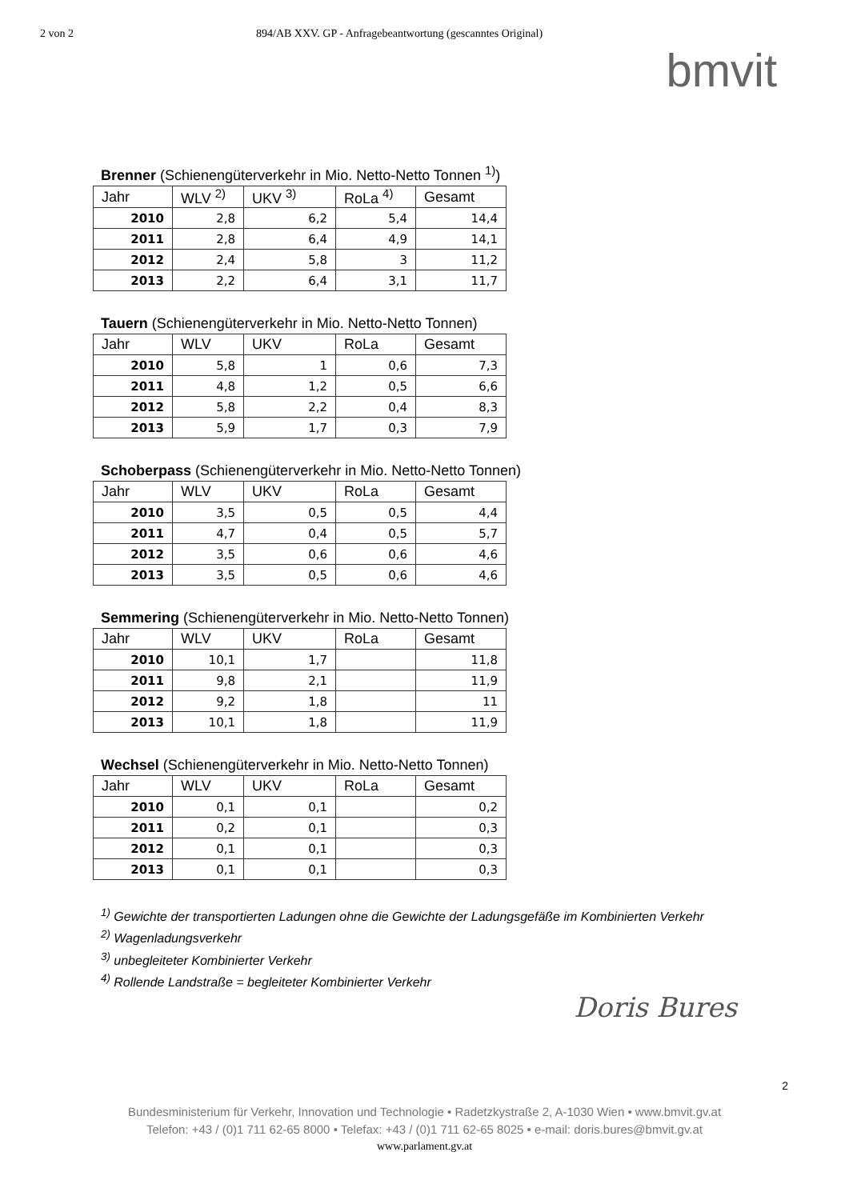2 von 2 894/AB XXV. GP - Anfragebeantwortung (gescanntes Original)
bmvit
Brenner (Schienengüterverkehr in Mio. Netto-Netto Tonnen <sup>1)</sup>)
| Jahr | WLV <sup>2)</sup> | UKV <sup>3)</sup> | RoLa <sup>4)</sup> | Gesamt |
| --- | --- | --- | --- | --- |
| 2010 | 2,8 | 6,2 | 5,4 | 14,4 |
| 2011 | 2,8 | 6,4 | 4,9 | 14,1 |
| 2012 | 2,4 | 5,8 | 3 | 11,2 |
| 2013 | 2,2 | 6,4 | 3,1 | 11,7 |
Tauern (Schienengüterverkehr in Mio. Netto-Netto Tonnen)
| Jahr | WLV | UKV | RoLa | Gesamt |
| --- | --- | --- | --- | --- |
| 2010 | 5,8 | 1 | 0,6 | 7,3 |
| 2011 | 4,8 | 1,2 | 0,5 | 6,6 |
| 2012 | 5,8 | 2,2 | 0,4 | 8,3 |
| 2013 | 5,9 | 1,7 | 0,3 | 7,9 |
Schoberpass (Schienengüterverkehr in Mio. Netto-Netto Tonnen)
| Jahr | WLV | UKV | RoLa | Gesamt |
| --- | --- | --- | --- | --- |
| 2010 | 3,5 | 0,5 | 0,5 | 4,4 |
| 2011 | 4,7 | 0,4 | 0,5 | 5,7 |
| 2012 | 3,5 | 0,6 | 0,6 | 4,6 |
| 2013 | 3,5 | 0,5 | 0,6 | 4,6 |
Semmering (Schienengüterverkehr in Mio. Netto-Netto Tonnen)
| Jahr | WLV | UKV | RoLa | Gesamt |
| --- | --- | --- | --- | --- |
| 2010 | 10,1 | 1,7 | | 11,8 |
| 2011 | 9,8 | 2,1 | | 11,9 |
| 2012 | 9,2 | 1,8 | | 11 |
| 2013 | 10,1 | 1,8 | | 11,9 |
Wechsel (Schienengüterverkehr in Mio. Netto-Netto Tonnen)
| Jahr | WLV | UKV | RoLa | Gesamt |
| --- | --- | --- | --- | --- |
| 2010 | 0,1 | 0,1 | | 0,2 |
| 2011 | 0,2 | 0,1 | | 0,3 |
| 2012 | 0,1 | 0,1 | | 0,3 |
| 2013 | 0,1 | 0,1 | | 0,3 |
<sup>1)</sup> Gewichte der transportierten Ladungen ohne die Gewichte der Ladungsgefäße im Kombinierten Verkehr
<sup>2)</sup> Wagenladungsverkehr
<sup>3)</sup> unbegleiteter Kombinierter Verkehr
<sup>4)</sup> Rollende Landstraße = begleiteter Kombinierter Verkehr
Doris Bures
2
Bundesministerium für Verkehr, Innovation und Technologie • Radetzkystraße 2, A-1030 Wien • www.bmvit.gv.at
Telefon: +43 / (0)1 711 62-65 8000 • Telefax: +43 / (0)1 711 62-65 8025 • e-mail: doris.bures@bmvit.gv.at
www.parlament.gv.at